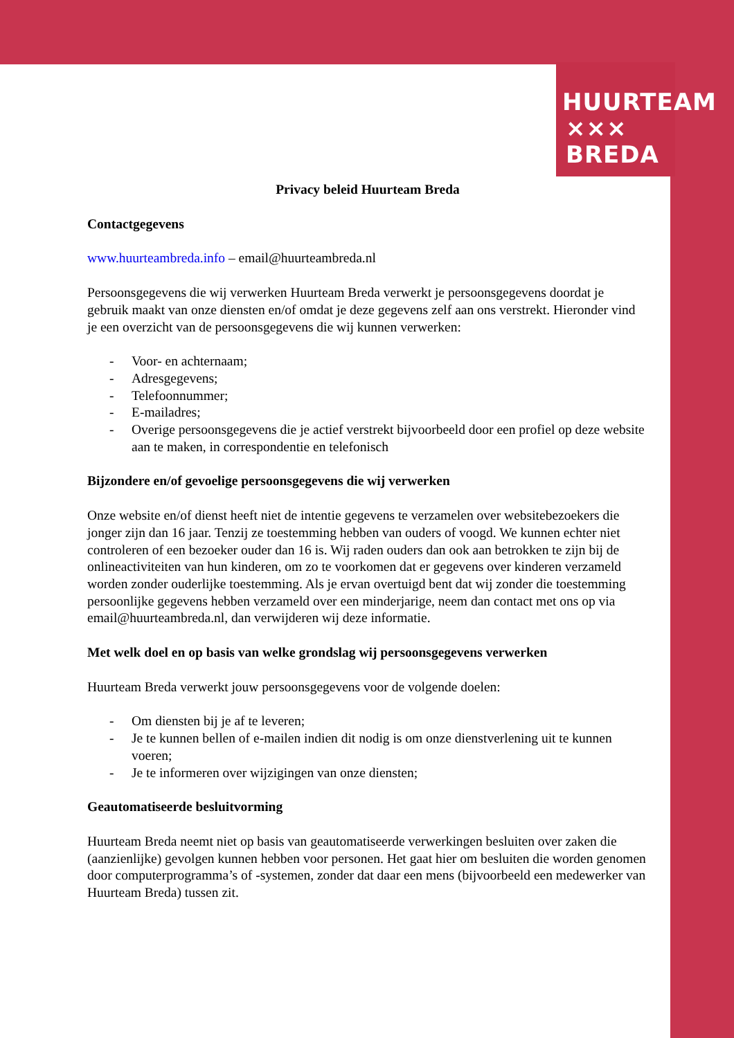HUURTEAM
××× BREDA
Privacy beleid Huurteam Breda
Contactgegevens
www.huurteambreda.info – email@huurteambreda.nl
Persoonsgegevens die wij verwerken Huurteam Breda verwerkt je persoonsgegevens doordat je gebruik maakt van onze diensten en/of omdat je deze gegevens zelf aan ons verstrekt. Hieronder vind je een overzicht van de persoonsgegevens die wij kunnen verwerken:
- Voor- en achternaam;
- Adresgegevens;
- Telefoonnummer;
- E-mailadres;
- Overige persoonsgegevens die je actief verstrekt bijvoorbeeld door een profiel op deze website aan te maken, in correspondentie en telefonisch
Bijzondere en/of gevoelige persoonsgegevens die wij verwerken
Onze website en/of dienst heeft niet de intentie gegevens te verzamelen over websitebezoekers die jonger zijn dan 16 jaar. Tenzij ze toestemming hebben van ouders of voogd. We kunnen echter niet controleren of een bezoeker ouder dan 16 is. Wij raden ouders dan ook aan betrokken te zijn bij de onlineactiviteiten van hun kinderen, om zo te voorkomen dat er gegevens over kinderen verzameld worden zonder ouderlijke toestemming. Als je ervan overtuigd bent dat wij zonder die toestemming persoonlijke gegevens hebben verzameld over een minderjarige, neem dan contact met ons op via email@huurteambreda.nl, dan verwijderen wij deze informatie.
Met welk doel en op basis van welke grondslag wij persoonsgegevens verwerken
Huurteam Breda verwerkt jouw persoonsgegevens voor de volgende doelen:
- Om diensten bij je af te leveren;
- Je te kunnen bellen of e-mailen indien dit nodig is om onze dienstverlening uit te kunnen voeren;
- Je te informeren over wijzigingen van onze diensten;
Geautomatiseerde besluitvorming
Huurteam Breda neemt niet op basis van geautomatiseerde verwerkingen besluiten over zaken die (aanzienlijke) gevolgen kunnen hebben voor personen. Het gaat hier om besluiten die worden genomen door computerprogramma’s of -systemen, zonder dat daar een mens (bijvoorbeeld een medewerker van Huurteam Breda) tussen zit.